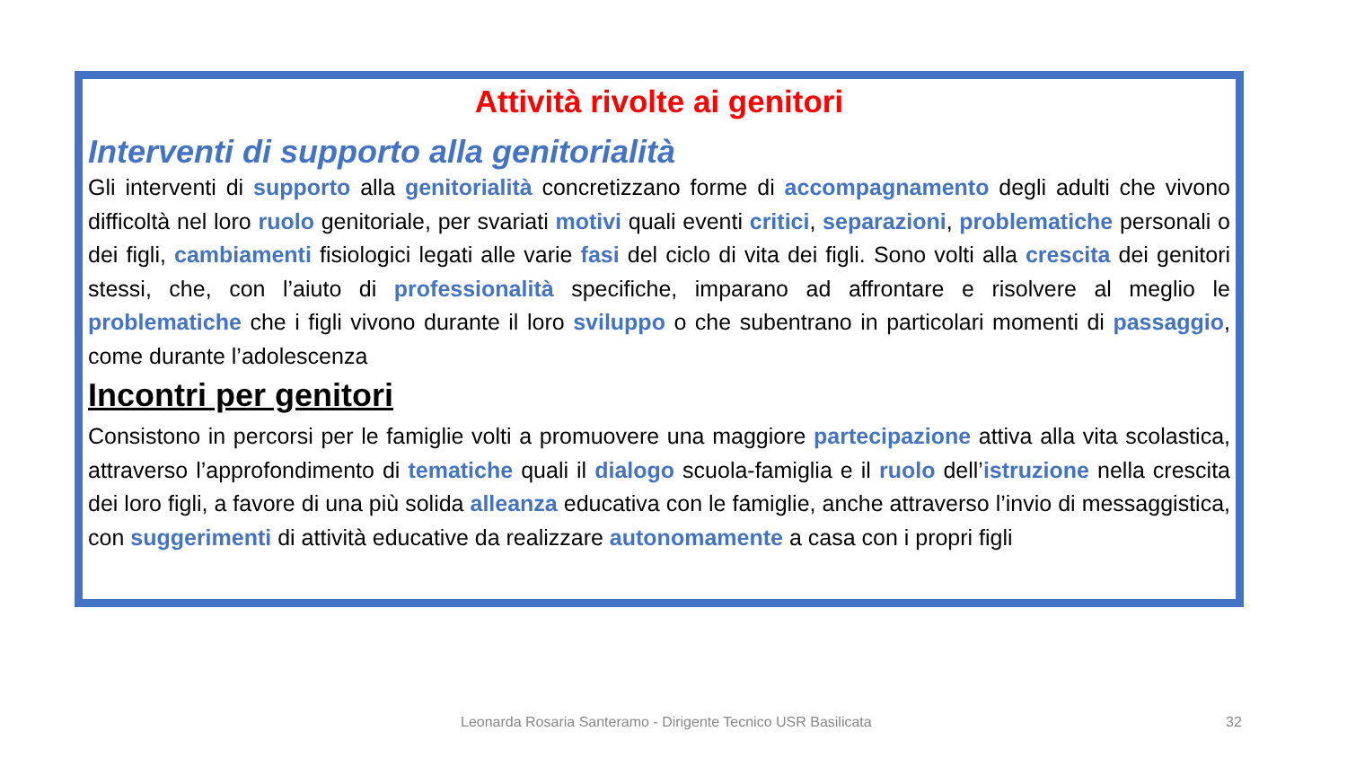Attività rivolte ai genitori
Interventi di supporto alla genitorialità
Gli interventi di supporto alla genitorialità concretizzano forme di accompagnamento degli adulti che vivono difficoltà nel loro ruolo genitoriale, per svariati motivi quali eventi critici, separazioni, problematiche personali o dei figli, cambiamenti fisiologici legati alle varie fasi del ciclo di vita dei figli. Sono volti alla crescita dei genitori stessi, che, con l’aiuto di professionalità specifiche, imparano ad affrontare e risolvere al meglio le problematiche che i figli vivono durante il loro sviluppo o che subentrano in particolari momenti di passaggio, come durante l’adolescenza
Incontri per genitori
Consistono in percorsi per le famiglie volti a promuovere una maggiore partecipazione attiva alla vita scolastica, attraverso l’approfondimento di tematiche quali il dialogo scuola-famiglia e il ruolo dell’istruzione nella crescita dei loro figli, a favore di una più solida alleanza educativa con le famiglie, anche attraverso l’invio di messaggistica, con suggerimenti di attività educative da realizzare autonomamente a casa con i propri figli
Leonarda Rosaria Santeramo - Dirigente Tecnico USR Basilicata 32